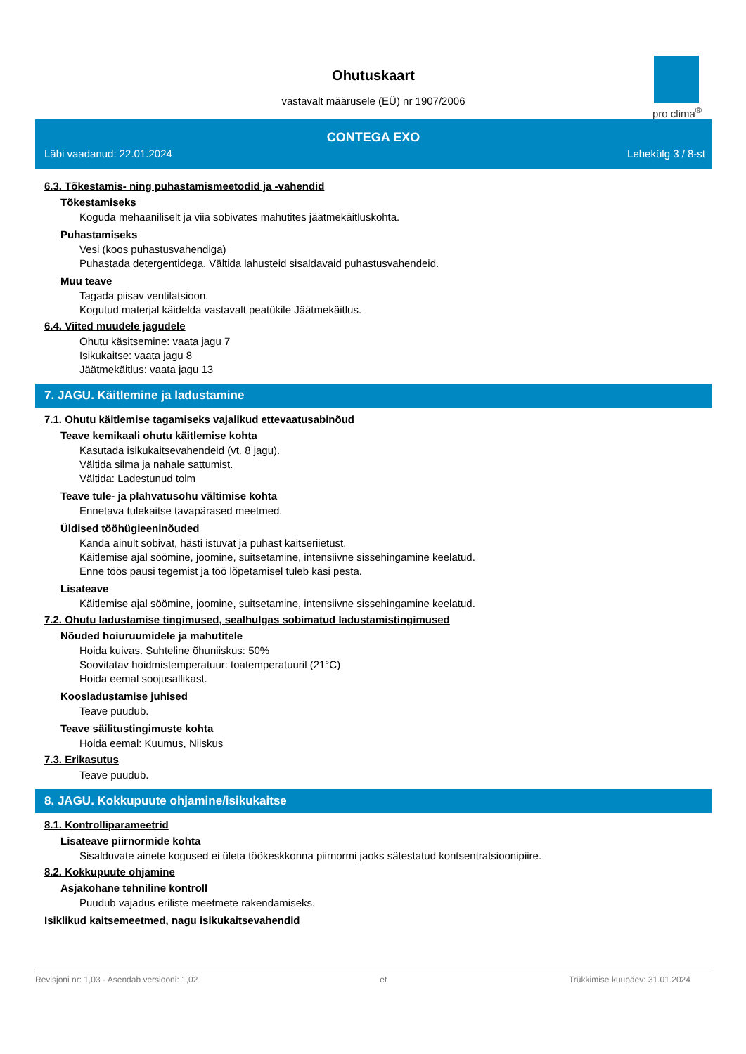Ohutuskaart
vastavalt määrusele (EÜ) nr 1907/2006
pro clima<sup>®</sup>
CONTEGA EXO
Läbi vaadanud: 22.01.2024 Lehekülg 3 / 8-st
6.3. Tõkestamis- ning puhastamismeetodid ja -vahendid
Tõkestamiseks
Koguda mehaaniliselt ja viia sobivates mahutites jäätmekäitluskohta.
Puhastamiseks
Vesi (koos puhastusvahendiga)
Puhastada detergentidega. Vältida lahusteid sisaldavaid puhastusvahendeid.
Muu teave
Tagada piisav ventilatsioon.
Kogutud materjal käidelda vastavalt peatükile Jäätmekäitlus.
6.4. Viited muudele jagudele
Ohutu käsitsemine: vaata jagu 7
Isikukaitse: vaata jagu 8
Jäätmekäitlus: vaata jagu 13
7. JAGU. Käitlemine ja ladustamine
7.1. Ohutu käitlemise tagamiseks vajalikud ettevaatusabinõud
Teave kemikaali ohutu käitlemise kohta
Kasutada isikukaitsevahendeid (vt. 8 jagu).
Vältida silma ja nahale sattumist.
Vältida: Ladestunud tolm
Teave tule- ja plahvatusohu vältimise kohta
Ennetava tulekaitse tavapärased meetmed.
Üldised tööhügieeninõuded
Kanda ainult sobivat, hästi istuvat ja puhast kaitseriietust.
Käitlemise ajal söömine, joomine, suitsetamine, intensiivne sissehingamine keelatud.
Enne töös pausi tegemist ja töö lõpetamisel tuleb käsi pesta.
Lisateave
Käitlemise ajal söömine, joomine, suitsetamine, intensiivne sissehingamine keelatud.
7.2. Ohutu ladustamise tingimused, sealhulgas sobimatud ladustamistingimused
Nõuded hoiuruumidele ja mahutitele
Hoida kuivas. Suhteline õhuniiskus: 50%
Soovitatav hoidmistemperatuur: toatemperatuuril (21°C)
Hoida eemal soojusallikast.
Koosladustamise juhised
Teave puudub.
Teave säilitustingimuste kohta
Hoida eemal: Kuumus, Niiskus
7.3. Erikasutus
Teave puudub.
8. JAGU. Kokkupuute ohjamine/isikukaitse
8.1. Kontrolliparameetrid
Lisateave piirnormide kohta
Sisalduvate ainete kogused ei ületa töökeskkonna piirnormi jaoks sätestatud kontsentratsioonipiire.
8.2. Kokkupuute ohjamine
Asjakohane tehniline kontroll
Puudub vajadus eriliste meetmete rakendamiseks.
Isiklikud kaitsemeetmed, nagu isikukaitsevahendid
Revisjoni nr: 1,03 - Asendab versiooni: 1,02 et Trükkimise kuupäev: 31.01.2024